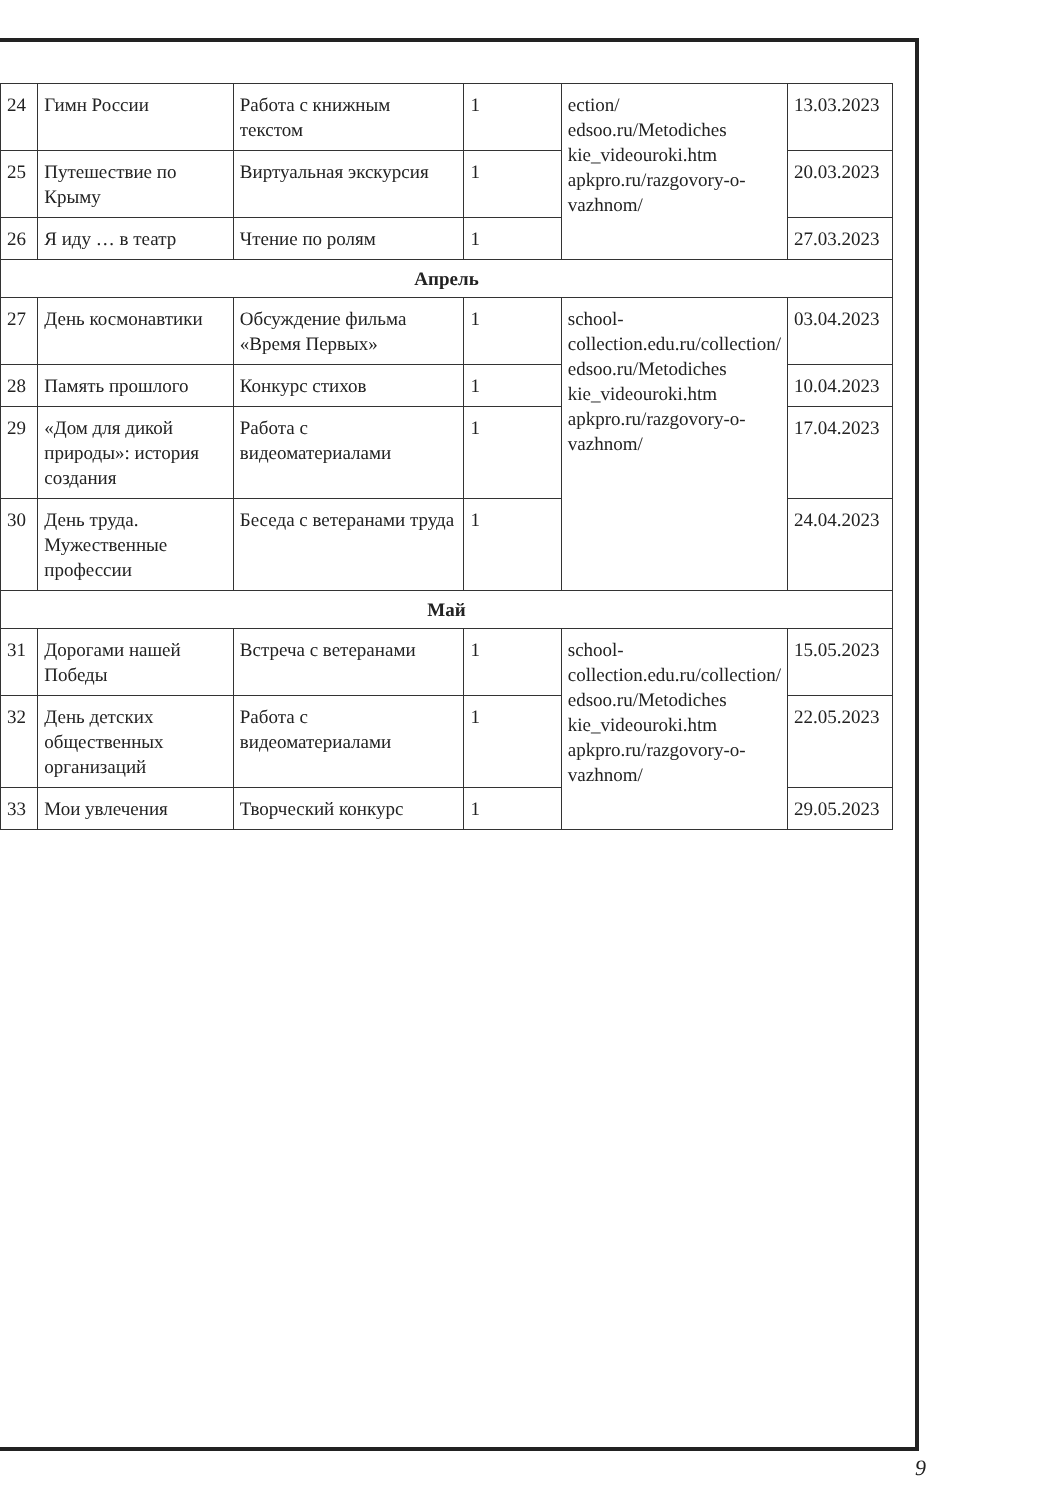| 24 | Гимн России | Работа с книжным текстом | 1 | ection/ edsoo.ru/Metodiches kie_videouroki.htm apkpro.ru/razgovory-o-vazhnom/ | 13.03.2023 |
| 25 | Путешествие по Крыму | Виртуальная экскурсия | 1 | | 20.03.2023 |
| 26 | Я иду … в театр | Чтение по ролям | 1 | | 27.03.2023 |
| Апрель | | | | | |
| 27 | День космонавтики | Обсуждение фильма «Время Первых» | 1 | school-collection.edu.ru/collection/ edsoo.ru/Metodiches kie_videouroki.htm apkpro.ru/razgovory-o-vazhnom/ | 03.04.2023 |
| 28 | Память прошлого | Конкурс стихов | 1 | | 10.04.2023 |
| 29 | «Дом для дикой природы»: история создания | Работа с видеоматериалами | 1 | | 17.04.2023 |
| 30 | День труда. Мужественные профессии | Беседа с ветеранами труда | 1 | | 24.04.2023 |
| Май | | | | | |
| 31 | Дорогами нашей Победы | Встреча с ветеранами | 1 | school-collection.edu.ru/collection/ edsoo.ru/Metodiches kie_videouroki.htm apkpro.ru/razgovory-o-vazhnom/ | 15.05.2023 |
| 32 | День детских общественных организаций | Работа с видеоматериалами | 1 | | 22.05.2023 |
| 33 | Мои увлечения | Творческий конкурс | 1 | | 29.05.2023 |
9